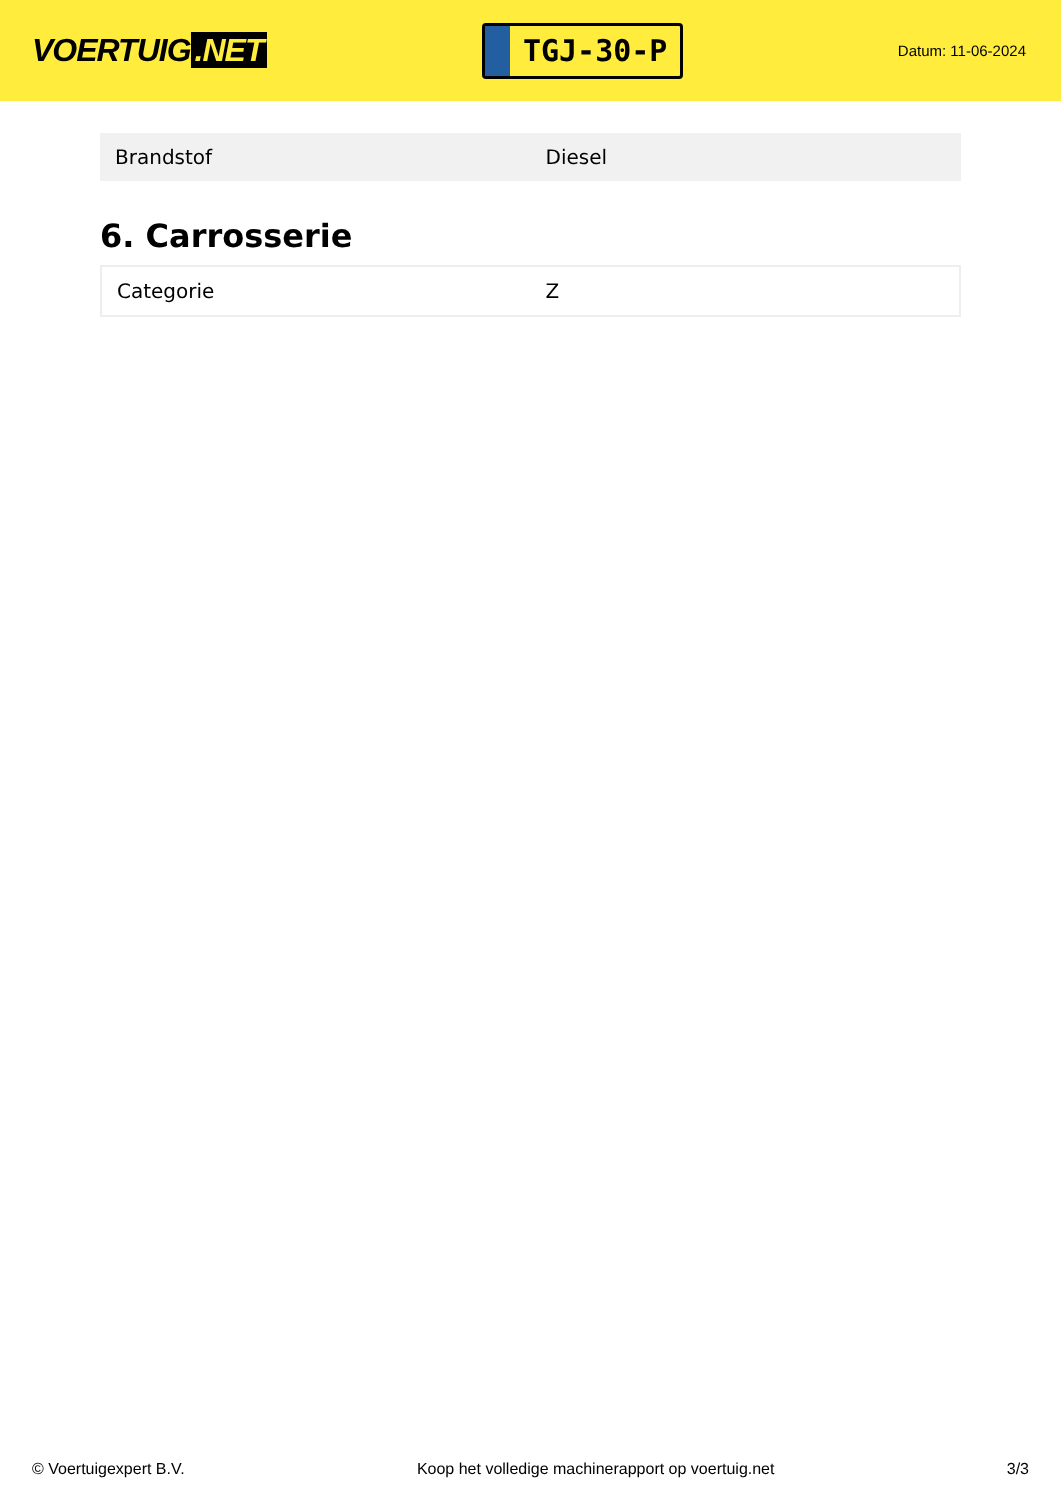VOERTUIG.NET
TGJ-30-P
Datum: 11-06-2024
| Brandstof | Diesel |
6. Carrosserie
| Categorie | Z |
© Voertuigexpert B.V. Koop het volledige machinerapport op voertuig.net 3/3